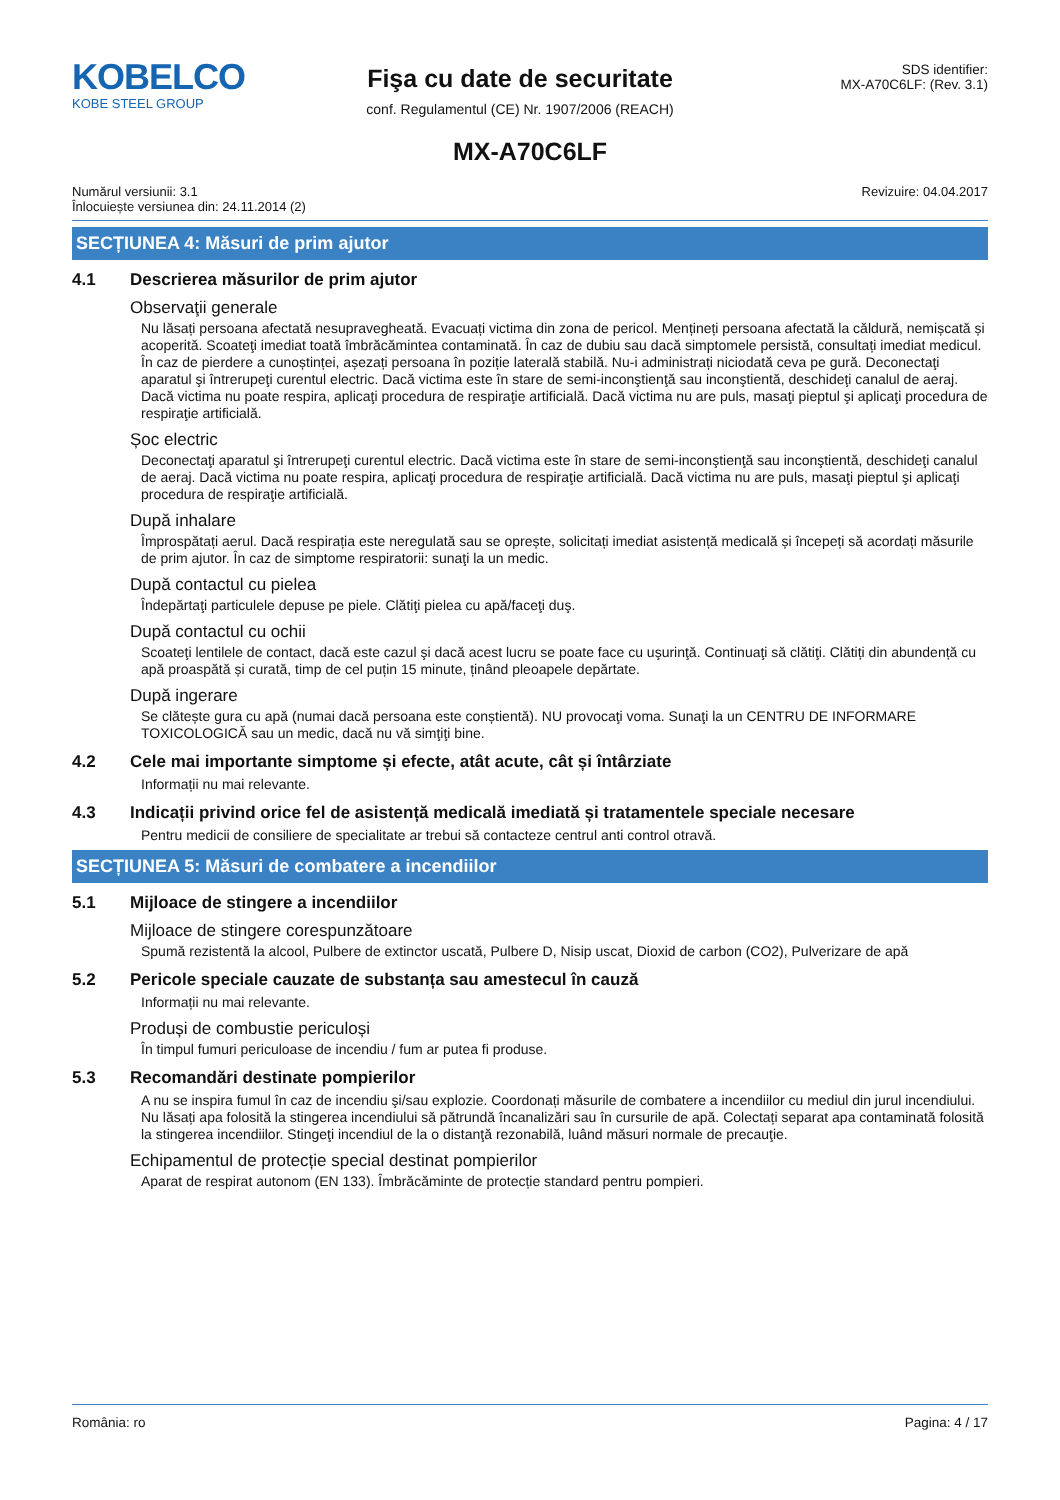KOBELCO
KOBE STEEL GROUP
Fişa cu date de securitate
conf. Regulamentul (CE) Nr. 1907/2006 (REACH)
SDS identifier:
MX-A70C6LF: (Rev. 3.1)
MX-A70C6LF
Numărul versiunii: 3.1
Înlocuiește versiunea din: 24.11.2014 (2)
Revizuire: 04.04.2017
SECȚIUNEA 4: Măsuri de prim ajutor
4.1 Descrierea măsurilor de prim ajutor
Observaţii generale
Nu lăsați persoana afectată nesupravegheată. Evacuați victima din zona de pericol. Mențineți persoana afectată la căldură, nemișcată și acoperită. Scoateţi imediat toată îmbrăcămintea contaminată. În caz de dubiu sau dacă simptomele persistă, consultați imediat medicul. În caz de pierdere a cunoștinței, așezați persoana în poziție laterală stabilă. Nu-i administrați niciodată ceva pe gură. Deconectaţi aparatul şi întrerupeţi curentul electric. Dacă victima este în stare de semi-inconştienţă sau inconştientă, deschideţi canalul de aeraj. Dacă victima nu poate respira, aplicaţi procedura de respiraţie artificială. Dacă victima nu are puls, masaţi pieptul şi aplicaţi procedura de respiraţie artificială.
Șoc electric
Deconectaţi aparatul şi întrerupeţi curentul electric. Dacă victima este în stare de semi-inconştienţă sau inconştientă, deschideţi canalul de aeraj. Dacă victima nu poate respira, aplicaţi procedura de respiraţie artificială. Dacă victima nu are puls, masaţi pieptul şi aplicaţi procedura de respiraţie artificială.
După inhalare
Împrospătați aerul. Dacă respirația este neregulată sau se oprește, solicitați imediat asistență medicală și începeți să acordați măsurile de prim ajutor. În caz de simptome respiratorii: sunaţi la un medic.
După contactul cu pielea
Îndepărtaţi particulele depuse pe piele. Clătiţi pielea cu apă/faceţi duş.
După contactul cu ochii
Scoateţi lentilele de contact, dacă este cazul şi dacă acest lucru se poate face cu uşurinţă. Continuaţi să clătiţi. Clătiți din abundență cu apă proaspătă și curată, timp de cel puțin 15 minute, ținând pleoapele depărtate.
După ingerare
Se clătește gura cu apă (numai dacă persoana este conștientă). NU provocaţi voma. Sunaţi la un CENTRU DE INFORMARE TOXICOLOGICĂ sau un medic, dacă nu vă simţiţi bine.
4.2 Cele mai importante simptome și efecte, atât acute, cât și întârziate
Informații nu mai relevante.
4.3 Indicații privind orice fel de asistență medicală imediată și tratamentele speciale necesare
Pentru medicii de consiliere de specialitate ar trebui să contacteze centrul anti control otravă.
SECȚIUNEA 5: Măsuri de combatere a incendiilor
5.1 Mijloace de stingere a incendiilor
Mijloace de stingere corespunzătoare
Spumă rezistentă la alcool, Pulbere de extinctor uscată, Pulbere D, Nisip uscat, Dioxid de carbon (CO2), Pulverizare de apă
5.2 Pericole speciale cauzate de substanța sau amestecul în cauză
Informații nu mai relevante.
Produși de combustie periculoși
În timpul fumuri periculoase de incendiu / fum ar putea fi produse.
5.3 Recomandări destinate pompierilor
A nu se inspira fumul în caz de incendiu şi/sau explozie. Coordonați măsurile de combatere a incendiilor cu mediul din jurul incendiului. Nu lăsați apa folosită la stingerea incendiului să pătrundă încanalizări sau în cursurile de apă. Colectați separat apa contaminată folosită la stingerea incendiilor. Stingeţi incendiul de la o distanţă rezonabilă, luând măsuri normale de precauţie.
Echipamentul de protecție special destinat pompierilor
Aparat de respirat autonom (EN 133). Îmbrăcăminte de protecție standard pentru pompieri.
România: ro Pagina: 4 / 17